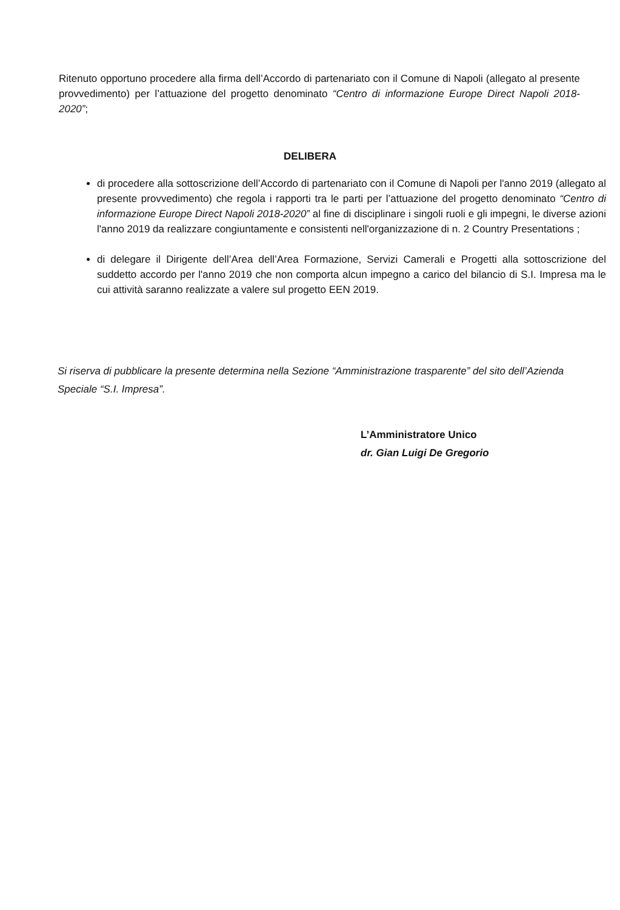Ritenuto opportuno procedere alla firma dell’Accordo di partenariato con il Comune di Napoli (allegato al presente provvedimento) per l’attuazione del progetto denominato “Centro di informazione Europe Direct Napoli 2018-2020”;
DELIBERA
di procedere alla sottoscrizione dell’Accordo di partenariato con il Comune di Napoli per l'anno 2019 (allegato al presente provvedimento) che regola i rapporti tra le parti per l’attuazione del progetto denominato “Centro di informazione Europe Direct Napoli 2018-2020” al fine di disciplinare i singoli ruoli e gli impegni, le diverse azioni l'anno 2019 da realizzare congiuntamente e consistenti nell'organizzazione di n. 2 Country Presentations ;
di delegare il Dirigente dell’Area dell’Area Formazione, Servizi Camerali e Progetti alla sottoscrizione del suddetto accordo per l'anno 2019 che non comporta alcun impegno a carico del bilancio di S.I. Impresa ma le cui attività saranno realizzate a valere sul progetto EEN 2019.
Si riserva di pubblicare la presente determina nella Sezione “Amministrazione trasparente” del sito dell’Azienda Speciale “S.I. Impresa”.
L’Amministratore Unico
dr. Gian Luigi De Gregorio